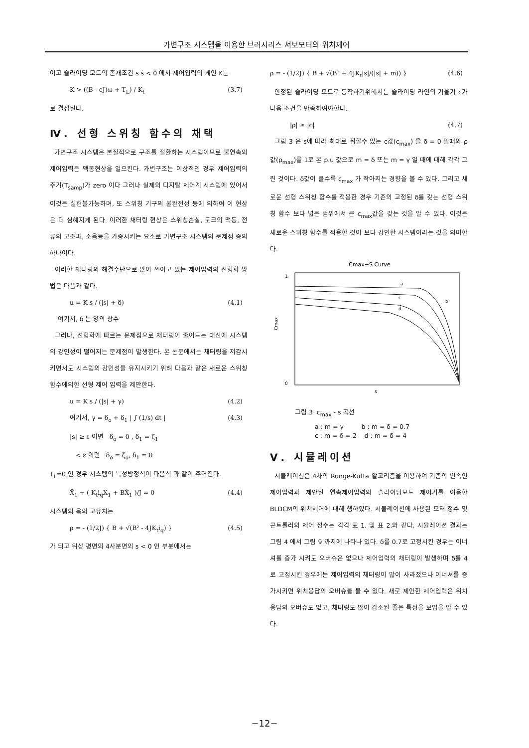가변구조 시스템을 이용한 브러시리스 서보모터의 위치제어
이고 슬라이딩 모드의 존재조건 s ṡ < 0 에서 제어입력의 게인 K는
K > ((B - cJ)ω + T<sub>L</sub>) / K<sub>t</sub> (3.7)
로 결정된다.
Ⅳ. 선형 스위칭 함수의 채택
가변구조 시스템은 본질적으로 구조를 절환하는 시스템이므로 불연속의 제어입력은 맥동현상을 일으킨다. 가변구조는 이상적인 경우 제어입력의 주기(T<sub>samp</sub>)가 zero 이다 그러나 실제의 디지탈 제어계 시스템에 있어서 이것은 실현불가능하며, 또 스위칭 기구의 불완전성 등에 의하여 이 현상은 더 심해지게 된다. 이러한 채터링 현상은 스위칭손실, 토크의 맥동, 전류의 고조파, 소음등을 가중시키는 요소로 가변구조 시스템의 문제점 중의 하나이다.
이러한 채터링의 해결수단으로 많이 쓰이고 있는 제어입력의 선형화 방법은 다음과 같다.
u = K s / (|s| + δ) (4.1)
여기서, δ 는 양의 상수
그러나, 선형화에 따르는 문제점으로 채터링이 줄어드는 대신에 시스템의 강인성이 떨어지는 문제점이 발생한다. 본 논문에서는 채터링을 저감시키면서도 시스템의 강인성을 유지시키기 위해 다음과 같은 새로운 스위칭함수에의한 선형 제어 입력을 제안한다.
u = K s / (|s| + γ) (4.2)
여기서, γ = δ<sub>o</sub> + δ<sub>1</sub> | ∫ (1/s) dt | (4.3)
|s| ≥ ε 이면 δ<sub>o</sub> = 0 , δ<sub>1</sub> = ζ<sub>1</sub>
< ε 이면 δ<sub>o</sub> = ζ<sub>o</sub>, δ<sub>1</sub> = 0
T<sub>L</sub>=0 인 경우 시스템의 특성방정식이 다음식 과 같이 주어진다.
Ẍ<sub>1</sub> + ( K<sub>t</sub>i<sub>q</sub>X<sub>1</sub> + BẊ<sub>1</sub> )/J = 0 (4.4)
시스템의 음의 고유치는
ρ = - (1/2J) { B + √(B² - 4JK<sub>t</sub>i<sub>q</sub>) } (4.5)
가 되고 위상 평면의 4사분면의 s < 0 인 부분에서는
ρ = - (1/2J) { B + √(B² + 4JK<sub>t</sub>|s|/(|s| + m)) } (4.6)
안정된 슬라이딩 모드로 동작하기위해서는 슬라이딩 라인의 기울기 c가 다음 조건을 만족하여야한다.
|ρ| ≥ |c| (4.7)
그림 3 은 s에 따라 최대로 취할수 있는 c값(c<sub>max</sub>) 을 δ = 0 일때의 ρ값(ρ<sub>max</sub>)를 1로 본 p.u 값으로 m = δ 또는 m = γ 일 때에 대해 각각 그린 것이다. δ값이 클수록 c<sub>max</sub> 가 작아지는 경향을 볼 수 있다. 그리고 새로운 선형 스위칭 함수를 적용한 경우 기존의 고정된 δ를 갖는 선형 스위칭 함수 보다 넓은 범위에서 큰 c<sub>max</sub>값을 갖는 것을 알 수 있다. 이것은 새로운 스위칭 함수를 적용한 것이 보다 강인한 시스템이라는 것을 의미한다.
Cmax−S Curve
Cmax
1
0
a
b
c
d
s
그림 3 c<sub>max</sub> - s 곡선
a : m = γ b : m = δ = 0.7
c : m = δ = 2 d : m = δ = 4
Ⅴ. 시뮬레이션
시뮬레이션은 4차의 Runge-Kutta 알고리즘을 이용하여 기존의 연속인 제어입력과 제안된 연속제어입력의 슬라이딩모드 제어기를 이용한 BLDCM의 위치제어에 대해 행하였다. 시뮬레이션에 사용된 모터 정수 및 콘트롤러의 제어 정수는 각각 표 1. 및 표 2.와 같다. 시뮬레이션 결과는 그림 4 에서 그림 9 까지에 나타나 있다. δ를 0.7로 고정시킨 경우는 이너셔를 증가 시켜도 오버슈은 없으나 제어입력의 채터링이 발생하며 δ를 4 로 고정시킨 경우에는 제어입력의 채터링이 많이 사라졌으나 이너셔를 증가시키면 위치응답의 오버슈을 볼 수 있다. 새로 제안한 제어입력은 위치응답의 오버슈도 없고, 채터링도 많이 감소된 좋은 특성을 보임을 알 수 있다.
−12−